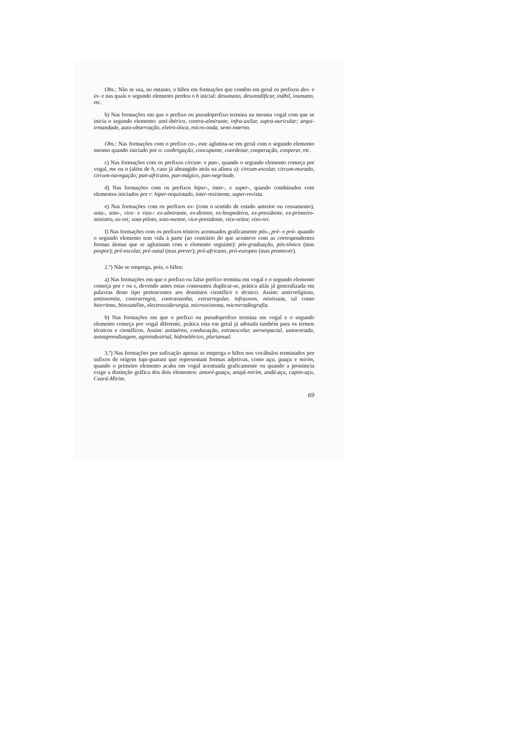Obs.: Não se usa, no entanto, o hífen em formações que contêm em geral os prefixos des- e in- e nas quais o segundo elemento perdeu o h inicial: desumano, desumidificar, inábil, inumano, etc.
b) Nas formações em que o prefixo ou pseudoprefixo termina na mesma vogal com que se inicia o segundo elemento: anti-ibérico, contra-almirante, infra-axilar, supra-auricular; arqui-irmandade, auto-observação, eletro-ótica, micro-onda, semi-interno.
Obs.: Nas formações com o prefixo co-, este aglutina-se em geral com o segundo elemento mesmo quando iniciado por o: coobrigação, coocupante, coordenar, cooperação, cooperar, etc.
c) Nas formações com os prefixos circum- e pan-, quando o segundo elemento começa por vogal, me ou n (além de h, caso já abrangido atrás na alínea a): circum-escolar, circum-murado, circum-navegação; pan-africano, pan-mágico, pan-negritude.
d) Nas formações com os prefixos hiper-, inter-, e super-, quando combinados com elementos iniciados por r: hiper-requintado, inter-resistente, super-revista.
e) Nas formações com os prefixos ex- (com o sentido de estado anterior ou cessamento), sota-, soto-, vice- e vizo-: ex-almirante, ex-diretor, ex-hospedeira, ex-presidente, ex-primeiro-ministro, ex-rei; sota-piloto, soto-mestre, vice-presidente, vice-reitor, vizo-rei.
f) Nas formações com os prefixos tónicos acentuados graficamente pós-, pré- e pró- quando o segundo elemento tem vida à parte (ao contrário do que aconteve com as correspondentes formas átonas que se aglutinam com o elemento seguinte): pós-graduação, pós-tónico (mas pospor); pré-escolar, pré-natal (mas prever); pró-africano, pró-europeu (mas promover).
2.º) Não se emprega, pois, o hífen:
a) Nas formações em que o prefixo ou falso prefixo termina em vogal e o segundo elemento começa por r ou s, devendo antes estas consoantes duplicar-se, prática aliás já generalizada em palavras deste tipo pertencentes aos domínios científico e técnico. Assim: antirreligioso, antissemita, contrarregra, contrassenha, extrarregular, infrassom, minissaia, tal como biorritmo, biossatélite, electrossiderurgia, microssistema, microrradiografia.
b) Nas formações em que o prefixo ou pseudoprefixo termina em vogal e o segundo elemento começa por vogal diferente, prática esta em geral já adotada também para os termos técnicos e científicos. Assim: antiaéreo, coeducação, extraescolar, aeroespacial, autoestrada, autoaprendizagem, agroindustrial, hidroelétrico, plurianual.
3.º) Nas formações por sufixação apenas se emprega o hífen nos vocábulos terminados por sufixos de origem tupi-guarani que representam formas adjetivas, como açu, guaçu e mirim, quando o primeiro elemento acaba em vogal acentuada graficamente ou quando a pronúncia exige a distinção gráfica dos dois elementos: amoré-guaçu, anajá-mirim, andá-açu, capim-açu, Ceará-Mirim.
69